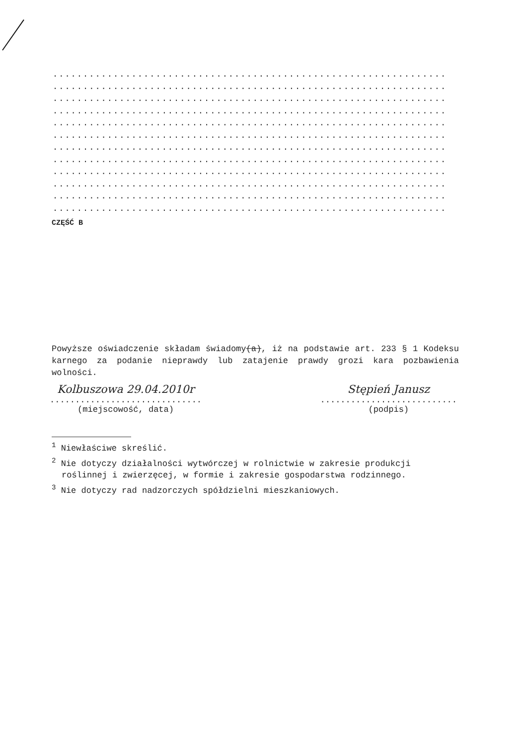......................................................................
......................................................................
......................................................................
......................................................................
......................................................................
......................................................................
......................................................................
......................................................................
......................................................................
......................................................................
......................................................................
......................................................................
CZĘŚĆ B
Powyższe oświadczenie składam świadomy(a), iż na podstawie art. 233 § 1 Kodeksu karnego za podanie nieprawdy lub zatajenie prawdy grozi kara pozbawienia wolności.
Kolbuszowa 29.04.2010r
..............................
(miejscowość, data)
Stępień Janusz
...........................
(podpis)
<sup>1</sup> Niewłaściwe skreślić.
<sup>2</sup> Nie dotyczy działalności wytwórczej w rolnictwie w zakresie produkcji roślinnej i zwierzęcej, w formie i zakresie gospodarstwa rodzinnego.
<sup>3</sup> Nie dotyczy rad nadzorczych spółdzielni mieszkaniowych.